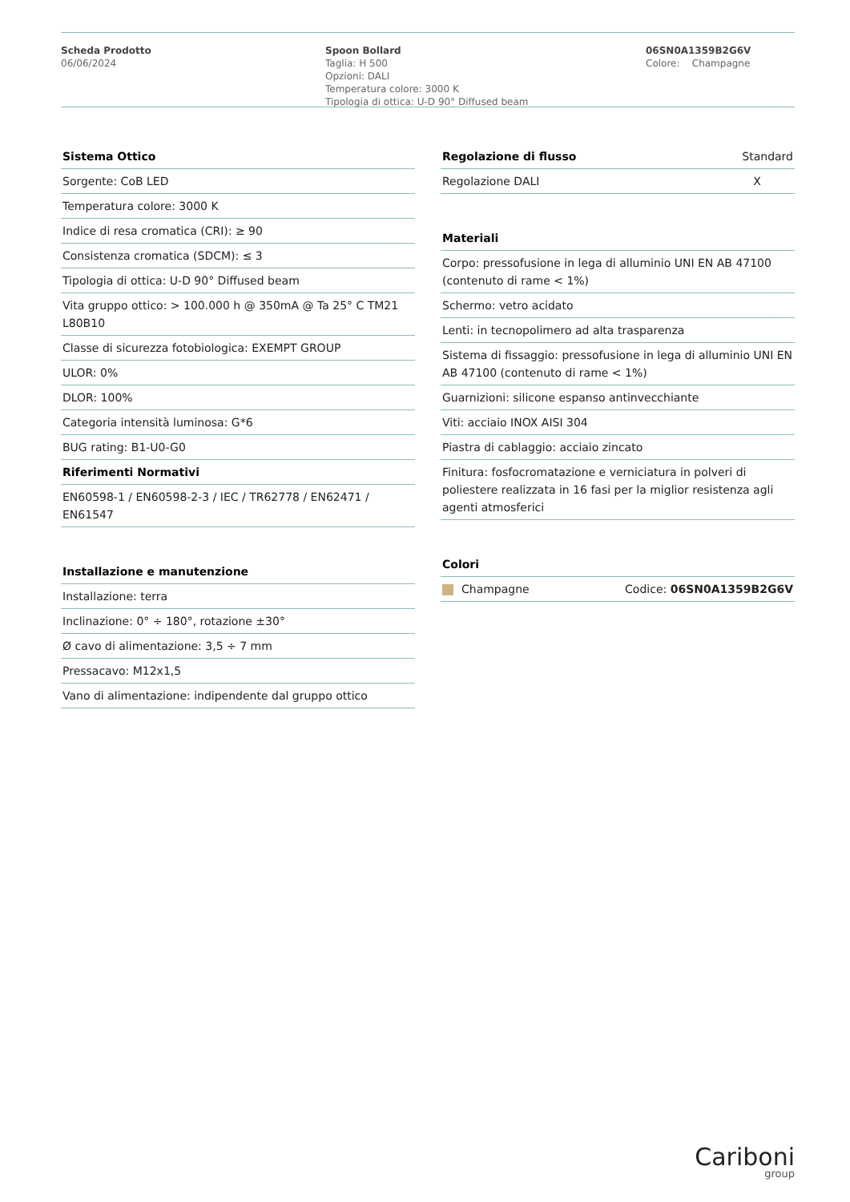Scheda Prodotto
06/06/2024
Spoon Bollard
Taglia: H 500
Opzioni: DALI
Temperatura colore: 3000 K
Tipologia di ottica: U-D 90° Diffused beam
06SN0A1359B2G6V
Colore: Champagne
| Sistema Ottico |
| --- |
| Sorgente: CoB LED |
| Temperatura colore: 3000 K |
| Indice di resa cromatica (CRI): ≥ 90 |
| Consistenza cromatica (SDCM): ≤ 3 |
| Tipologia di ottica: U-D 90° Diffused beam |
| Vita gruppo ottico: > 100.000 h @ 350mA @ Ta 25° C TM21 L80B10 |
| Classe di sicurezza fotobiologica: EXEMPT GROUP |
| ULOR: 0% |
| DLOR: 100% |
| Categoria intensità luminosa: G*6 |
| BUG rating: B1-U0-G0 |
| Riferimenti Normativi |
| EN60598-1 / EN60598-2-3 / IEC / TR62778 / EN62471 / EN61547 |
| Installazione e manutenzione |
| --- |
| Installazione: terra |
| Inclinazione: 0° ÷ 180°, rotazione ±30° |
| Ø cavo di alimentazione: 3,5 ÷ 7 mm |
| Pressacavo: M12x1,5 |
| Vano di alimentazione: indipendente dal gruppo ottico |
| Regolazione di flusso | Standard |
| Regolazione DALI | X |
| Materiali |
| --- |
| Corpo: pressofusione in lega di alluminio UNI EN AB 47100 (contenuto di rame < 1%) |
| Schermo: vetro acidato |
| Lenti: in tecnopolimero ad alta trasparenza |
| Sistema di fissaggio: pressofusione in lega di alluminio UNI EN AB 47100 (contenuto di rame < 1%) |
| Guarnizioni: silicone espanso antinvecchiante |
| Viti: acciaio INOX AISI 304 |
| Piastra di cablaggio: acciaio zincato |
| Finitura: fosfocromatazione e verniciatura in polveri di poliestere realizzata in 16 fasi per la miglior resistenza agli agenti atmosferici |
| Colori | |
| --- | --- |
| Champagne | Codice: 06SN0A1359B2G6V |
Cariboni
group